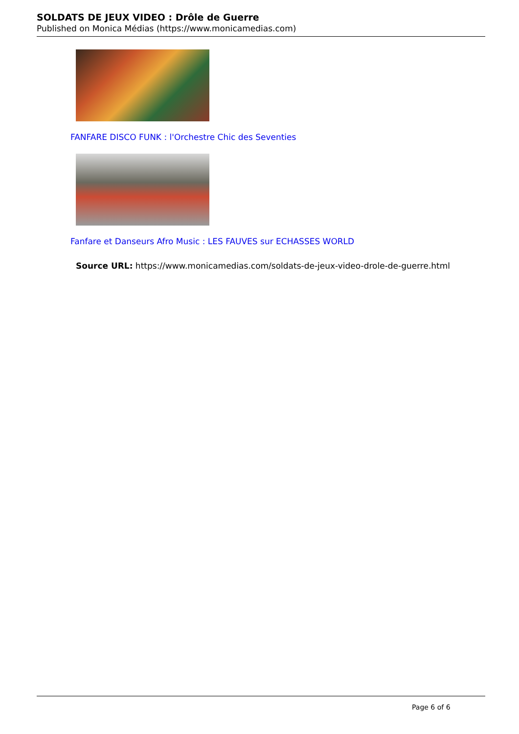SOLDATS DE JEUX VIDEO : Drôle de Guerre
Published on Monica Médias (https://www.monicamedias.com)
FANFARE DISCO FUNK : l'Orchestre Chic des Seventies
Fanfare et Danseurs Afro Music : LES FAUVES sur ECHASSES WORLD
Source URL: https://www.monicamedias.com/soldats-de-jeux-video-drole-de-guerre.html
Page 6 of 6